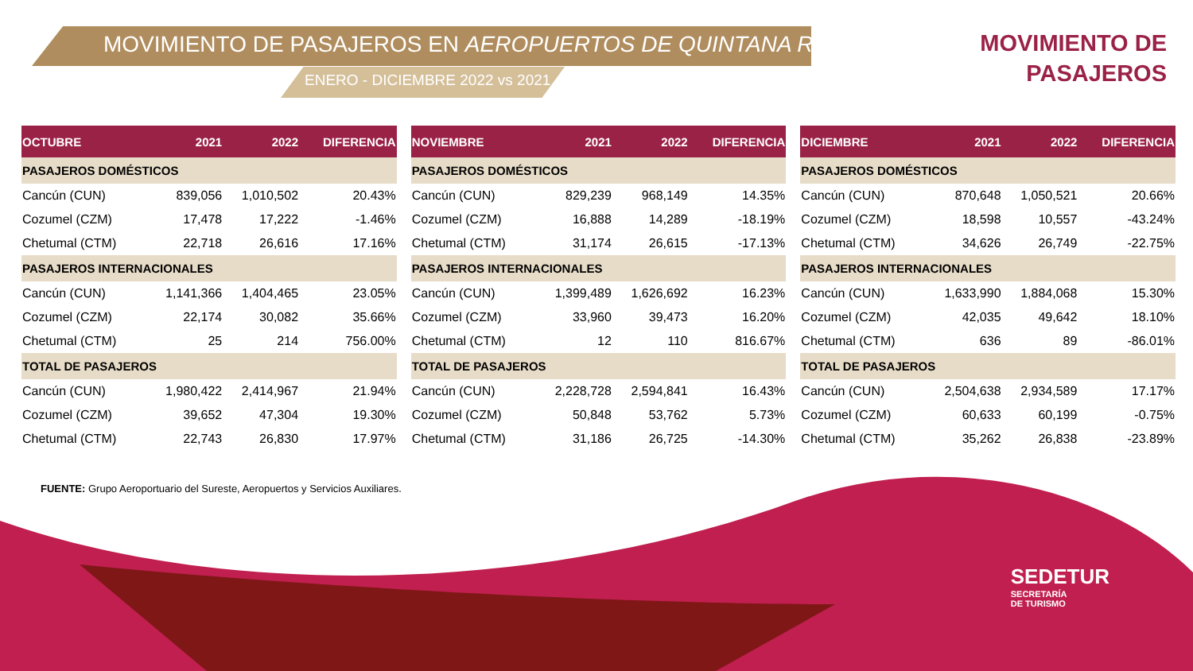MOVIMIENTO DE PASAJEROS EN AEROPUERTOS DE QUINTANA ROO
ENERO - DICIEMBRE 2022 vs 2021
MOVIMIENTO DE
PASAJEROS
| OCTUBRE | 2021 | 2022 | DIFERENCIA |
| --- | --- | --- | --- |
| PASAJEROS DOMÉSTICOS | | | |
| Cancún (CUN) | 839,056 | 1,010,502 | 20.43% |
| Cozumel (CZM) | 17,478 | 17,222 | -1.46% |
| Chetumal (CTM) | 22,718 | 26,616 | 17.16% |
| PASAJEROS INTERNACIONALES | | | |
| Cancún (CUN) | 1,141,366 | 1,404,465 | 23.05% |
| Cozumel (CZM) | 22,174 | 30,082 | 35.66% |
| Chetumal (CTM) | 25 | 214 | 756.00% |
| TOTAL DE PASAJEROS | | | |
| Cancún (CUN) | 1,980,422 | 2,414,967 | 21.94% |
| Cozumel (CZM) | 39,652 | 47,304 | 19.30% |
| Chetumal (CTM) | 22,743 | 26,830 | 17.97% |
| NOVIEMBRE | 2021 | 2022 | DIFERENCIA |
| --- | --- | --- | --- |
| PASAJEROS DOMÉSTICOS | | | |
| Cancún (CUN) | 829,239 | 968,149 | 14.35% |
| Cozumel (CZM) | 16,888 | 14,289 | -18.19% |
| Chetumal (CTM) | 31,174 | 26,615 | -17.13% |
| PASAJEROS INTERNACIONALES | | | |
| Cancún (CUN) | 1,399,489 | 1,626,692 | 16.23% |
| Cozumel (CZM) | 33,960 | 39,473 | 16.20% |
| Chetumal (CTM) | 12 | 110 | 816.67% |
| TOTAL DE PASAJEROS | | | |
| Cancún (CUN) | 2,228,728 | 2,594,841 | 16.43% |
| Cozumel (CZM) | 50,848 | 53,762 | 5.73% |
| Chetumal (CTM) | 31,186 | 26,725 | -14.30% |
| DICIEMBRE | 2021 | 2022 | DIFERENCIA |
| --- | --- | --- | --- |
| PASAJEROS DOMÉSTICOS | | | |
| Cancún (CUN) | 870,648 | 1,050,521 | 20.66% |
| Cozumel (CZM) | 18,598 | 10,557 | -43.24% |
| Chetumal (CTM) | 34,626 | 26,749 | -22.75% |
| PASAJEROS INTERNACIONALES | | | |
| Cancún (CUN) | 1,633,990 | 1,884,068 | 15.30% |
| Cozumel (CZM) | 42,035 | 49,642 | 18.10% |
| Chetumal (CTM) | 636 | 89 | -86.01% |
| TOTAL DE PASAJEROS | | | |
| Cancún (CUN) | 2,504,638 | 2,934,589 | 17.17% |
| Cozumel (CZM) | 60,633 | 60,199 | -0.75% |
| Chetumal (CTM) | 35,262 | 26,838 | -23.89% |
FUENTE: Grupo Aeroportuario del Sureste, Aeropuertos y Servicios Auxiliares.
SEDETUR
SECRETARÍA
DE TURISMO